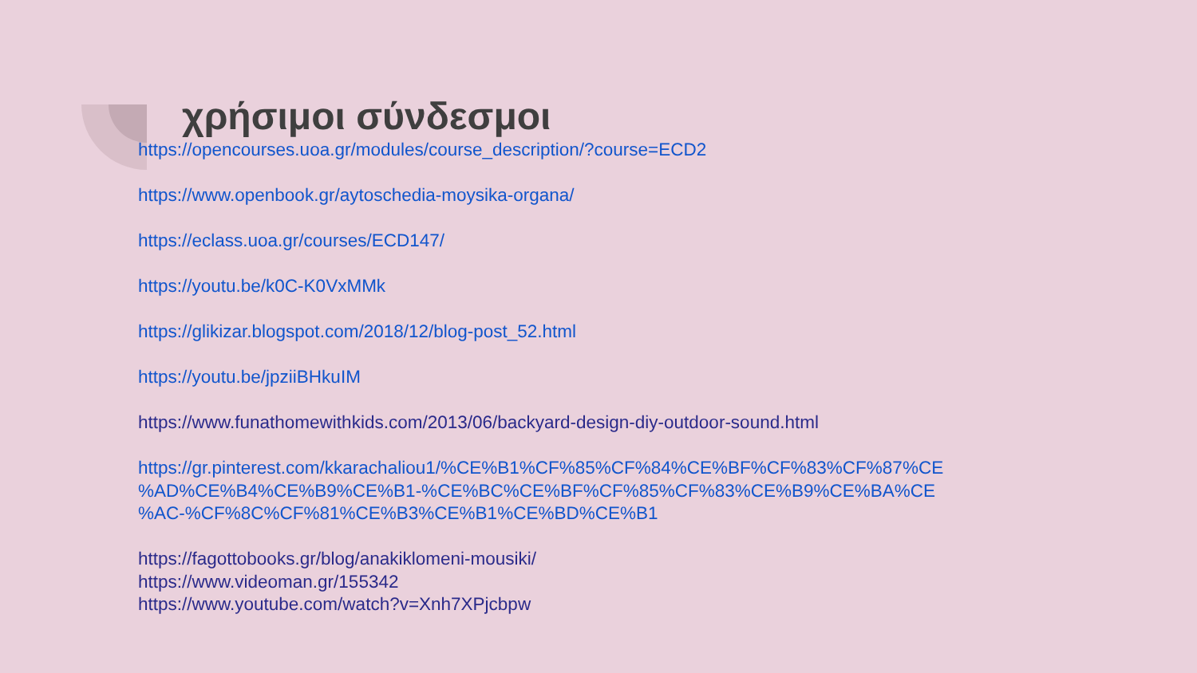χρήσιμοι σύνδεσμοι
https://opencourses.uoa.gr/modules/course_description/?course=ECD2
https://www.openbook.gr/aytoschedia-moysika-organa/
https://eclass.uoa.gr/courses/ECD147/
https://youtu.be/k0C-K0VxMMk
https://glikizar.blogspot.com/2018/12/blog-post_52.html
https://youtu.be/jpziiBHkuIM
https://www.funathomewithkids.com/2013/06/backyard-design-diy-outdoor-sound.html
https://gr.pinterest.com/kkarachaliou1/%CE%B1%CF%85%CF%84%CE%BF%CF%83%CF%87%CE
%AD%CE%B4%CE%B9%CE%B1-%CE%BC%CE%BF%CF%85%CF%83%CE%B9%CE%BA%CE
%AC-%CF%8C%CF%81%CE%B3%CE%B1%CE%BD%CE%B1
https://fagottobooks.gr/blog/anakiklomeni-mousiki/
https://www.videoman.gr/155342
https://www.youtube.com/watch?v=Xnh7XPjcbpw